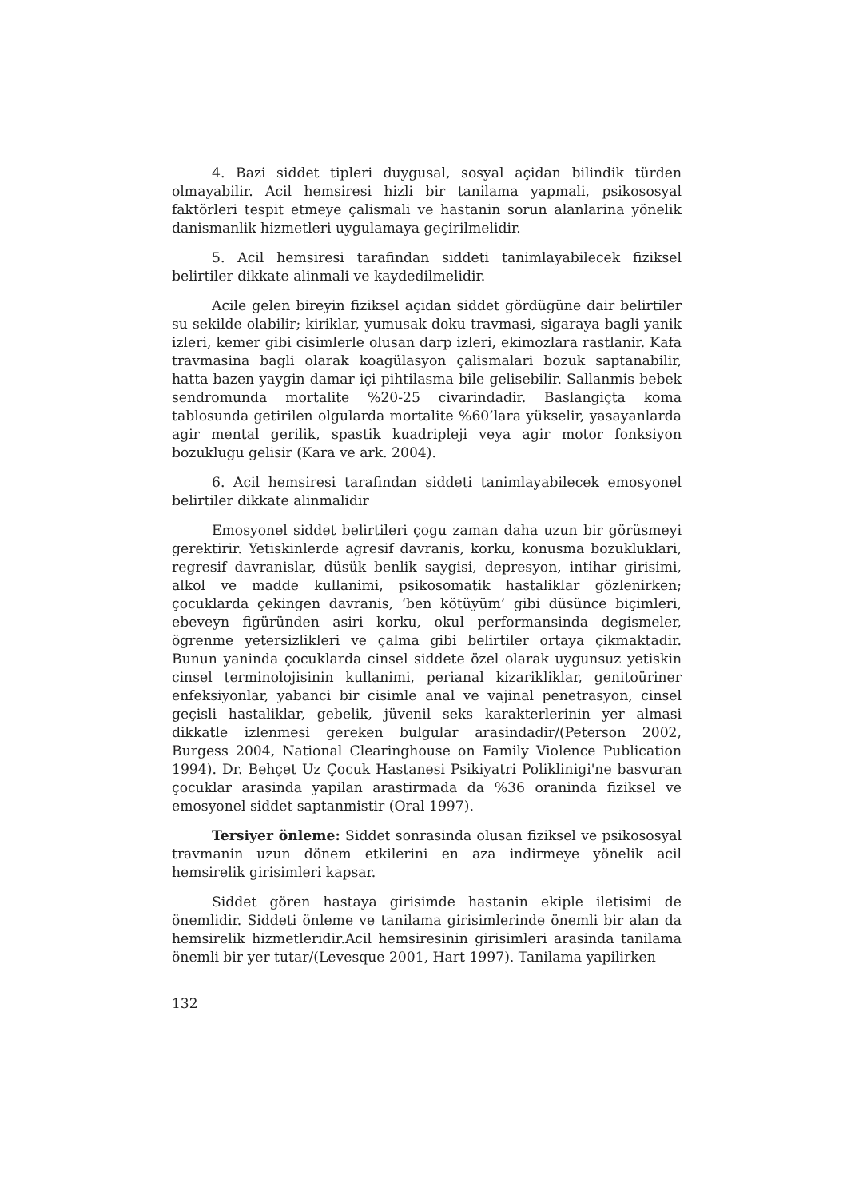4. Bazi siddet tipleri duygusal, sosyal açidan bilindik türden olmayabilir. Acil hemsiresi hizli bir tanilama yapmali, psikososyal faktörleri tespit etmeye çalismali ve hastanin sorun alanlarina yönelik danismanlik hizmetleri uygulamaya geçirilmelidir.
5. Acil hemsiresi tarafindan siddeti tanimlayabilecek fiziksel belirtiler dikkate alinmali ve kaydedilmelidir.
Acile gelen bireyin fiziksel açidan siddet gördügüne dair belirtiler su sekilde olabilir; kiriklar, yumusak doku travmasi, sigaraya bagli yanik izleri, kemer gibi cisimlerle olusan darp izleri, ekimozlara rastlanir. Kafa travmasina bagli olarak koagülasyon çalismalari bozuk saptanabilir, hatta bazen yaygin damar içi pihtilasma bile gelisebilir. Sallanmis bebek sendromunda mortalite %20-25 civarindadir. Baslangiçta koma tablosunda getirilen olgularda mortalite %60’lara yükselir, yasayanlarda agir mental gerilik, spastik kuadripleji veya agir motor fonksiyon bozuklugu gelisir (Kara ve ark. 2004).
6. Acil hemsiresi tarafindan siddeti tanimlayabilecek emosyonel belirtiler dikkate alinmalidir
Emosyonel siddet belirtileri çogu zaman daha uzun bir görüsmeyi gerektirir. Yetiskinlerde agresif davranis, korku, konusma bozukluklari, regresif davranislar, düsük benlik saygisi, depresyon, intihar girisimi, alkol ve madde kullanimi, psikosomatik hastaliklar gözlenirken; çocuklarda çekingen davranis, ‘ben kötüyüm’ gibi düsünce biçimleri, ebeveyn figüründen asiri korku, okul performansinda degismeler, ögrenme yetersizlikleri ve çalma gibi belirtiler ortaya çikmaktadir. Bunun yaninda çocuklarda cinsel siddete özel olarak uygunsuz yetiskin cinsel terminolojisinin kullanimi, perianal kizarikliklar, genitoüriner enfeksiyonlar, yabanci bir cisimle anal ve vajinal penetrasyon, cinsel geçisli hastaliklar, gebelik, jüvenil seks karakterlerinin yer almasi dikkatle izlenmesi gereken bulgular arasindadir/(Peterson 2002, Burgess 2004, National Clearinghouse on Family Violence Publication 1994). Dr. Behçet Uz Çocuk Hastanesi Psikiyatri Poliklinigi'ne basvuran çocuklar arasinda yapilan arastirmada da %36 oraninda fiziksel ve emosyonel siddet saptanmistir (Oral 1997).
Tersiyer önleme: Siddet sonrasinda olusan fiziksel ve psikososyal travmanin uzun dönem etkilerini en aza indirmeye yönelik acil hemsirelik girisimleri kapsar.
Siddet gören hastaya girisimde hastanin ekiple iletisimi de önemlidir. Siddeti önleme ve tanilama girisimlerinde önemli bir alan da hemsirelik hizmetleridir.Acil hemsiresinin girisimleri arasinda tanilama önemli bir yer tutar/(Levesque 2001, Hart 1997). Tanilama yapilirken
132